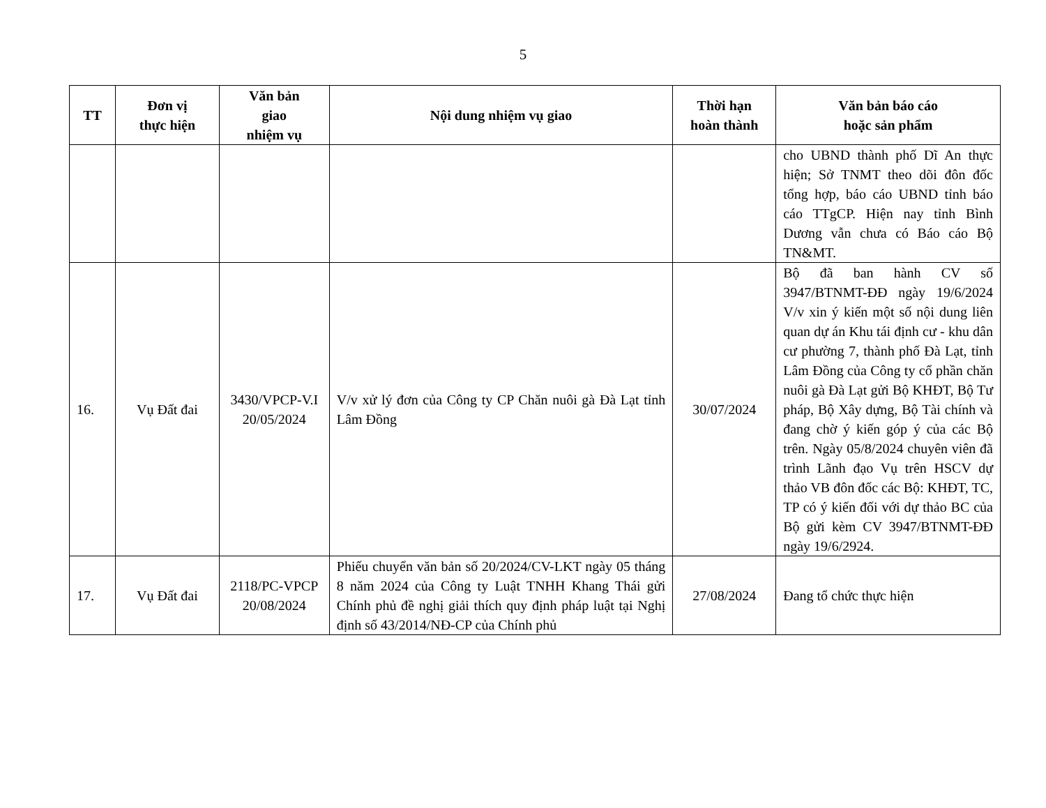5
| TT | Đơn vị thực hiện | Văn bản giao nhiệm vụ | Nội dung nhiệm vụ giao | Thời hạn hoàn thành | Văn bản báo cáo hoặc sản phẩm |
| --- | --- | --- | --- | --- | --- |
| | | | | | cho UBND thành phố Dĩ An thực hiện; Sở TNMT theo dõi đôn đốc tổng hợp, báo cáo UBND tỉnh báo cáo TTgCP. Hiện nay tỉnh Bình Dương vẫn chưa có Báo cáo Bộ TN&MT. |
| 16. | Vụ Đất đai | 3430/VPCP-V.I 20/05/2024 | V/v xử lý đơn của Công ty CP Chăn nuôi gà Đà Lạt tỉnh Lâm Đồng | 30/07/2024 | Bộ đã ban hành CV số 3947/BTNMT-ĐĐ ngày 19/6/2024 V/v xin ý kiến một số nội dung liên quan dự án Khu tái định cư - khu dân cư phường 7, thành phố Đà Lạt, tỉnh Lâm Đồng của Công ty cổ phần chăn nuôi gà Đà Lạt gửi Bộ KHĐT, Bộ Tư pháp, Bộ Xây dựng, Bộ Tài chính và đang chờ ý kiến góp ý của các Bộ trên. Ngày 05/8/2024 chuyên viên đã trình Lãnh đạo Vụ trên HSCV dự thảo VB đôn đốc các Bộ: KHĐT, TC, TP có ý kiến đối với dự thảo BC của Bộ gửi kèm CV 3947/BTNMT-ĐĐ ngày 19/6/2924. |
| 17. | Vụ Đất đai | 2118/PC-VPCP 20/08/2024 | Phiếu chuyển văn bản số 20/2024/CV-LKT ngày 05 tháng 8 năm 2024 của Công ty Luật TNHH Khang Thái gửi Chính phủ đề nghị giải thích quy định pháp luật tại Nghị định số 43/2014/NĐ-CP của Chính phủ | 27/08/2024 | Đang tổ chức thực hiện |